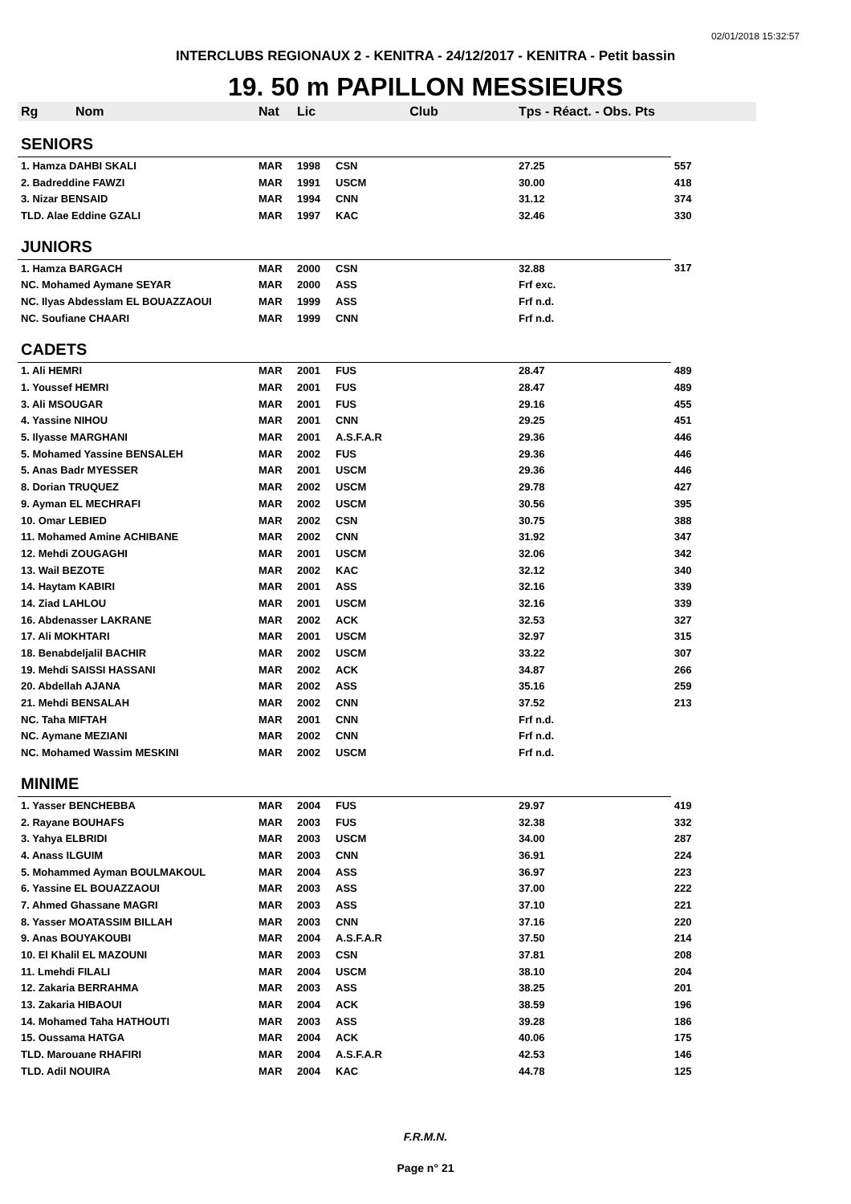02/01/2018 15:32:57
INTERCLUBS REGIONAUX 2 - KENITRA - 24/12/2017 - KENITRA - Petit bassin
19. 50 m PAPILLON MESSIEURS
| Rg | Nom | Nat | Lic | Club | Tps - Réact. - Obs. Pts | |
| --- | --- | --- | --- | --- | --- | --- |
| SENIORS | | | | | | |
| 1. Hamza DAHBI SKALI | | MAR | 1998 | CSN | 27.25 | 557 |
| 2. Badreddine FAWZI | | MAR | 1991 | USCM | 30.00 | 418 |
| 3. Nizar BENSAID | | MAR | 1994 | CNN | 31.12 | 374 |
| TLD. Alae Eddine GZALI | | MAR | 1997 | KAC | 32.46 | 330 |
| JUNIORS | | | | | | |
| 1. Hamza BARGACH | | MAR | 2000 | CSN | 32.88 | 317 |
| NC. Mohamed Aymane SEYAR | | MAR | 2000 | ASS | Frf exc. | |
| NC. Ilyas Abdesslam EL BOUAZZAOUI | | MAR | 1999 | ASS | Frf n.d. | |
| NC. Soufiane CHAARI | | MAR | 1999 | CNN | Frf n.d. | |
| CADETS | | | | | | |
| 1. Ali HEMRI | | MAR | 2001 | FUS | 28.47 | 489 |
| 1. Youssef HEMRI | | MAR | 2001 | FUS | 28.47 | 489 |
| 3. Ali MSOUGAR | | MAR | 2001 | FUS | 29.16 | 455 |
| 4. Yassine NIHOU | | MAR | 2001 | CNN | 29.25 | 451 |
| 5. Ilyasse MARGHANI | | MAR | 2001 | A.S.F.A.R | 29.36 | 446 |
| 5. Mohamed Yassine BENSALEH | | MAR | 2002 | FUS | 29.36 | 446 |
| 5. Anas Badr MYESSER | | MAR | 2001 | USCM | 29.36 | 446 |
| 8. Dorian TRUQUEZ | | MAR | 2002 | USCM | 29.78 | 427 |
| 9. Ayman EL MECHRAFI | | MAR | 2002 | USCM | 30.56 | 395 |
| 10. Omar LEBIED | | MAR | 2002 | CSN | 30.75 | 388 |
| 11. Mohamed Amine ACHIBANE | | MAR | 2002 | CNN | 31.92 | 347 |
| 12. Mehdi ZOUGAGHI | | MAR | 2001 | USCM | 32.06 | 342 |
| 13. Wail BEZOTE | | MAR | 2002 | KAC | 32.12 | 340 |
| 14. Haytam KABIRI | | MAR | 2001 | ASS | 32.16 | 339 |
| 14. Ziad LAHLOU | | MAR | 2001 | USCM | 32.16 | 339 |
| 16. Abdenasser LAKRANE | | MAR | 2002 | ACK | 32.53 | 327 |
| 17. Ali MOKHTARI | | MAR | 2001 | USCM | 32.97 | 315 |
| 18. Benabdeljalil BACHIR | | MAR | 2002 | USCM | 33.22 | 307 |
| 19. Mehdi SAISSI HASSANI | | MAR | 2002 | ACK | 34.87 | 266 |
| 20. Abdellah AJANA | | MAR | 2002 | ASS | 35.16 | 259 |
| 21. Mehdi BENSALAH | | MAR | 2002 | CNN | 37.52 | 213 |
| NC. Taha MIFTAH | | MAR | 2001 | CNN | Frf n.d. | |
| NC. Aymane MEZIANI | | MAR | 2002 | CNN | Frf n.d. | |
| NC. Mohamed Wassim MESKINI | | MAR | 2002 | USCM | Frf n.d. | |
| MINIME | | | | | | |
| 1. Yasser BENCHEBBA | | MAR | 2004 | FUS | 29.97 | 419 |
| 2. Rayane BOUHAFS | | MAR | 2003 | FUS | 32.38 | 332 |
| 3. Yahya ELBRIDI | | MAR | 2003 | USCM | 34.00 | 287 |
| 4. Anass ILGUIM | | MAR | 2003 | CNN | 36.91 | 224 |
| 5. Mohammed Ayman BOULMAKOUL | | MAR | 2004 | ASS | 36.97 | 223 |
| 6. Yassine EL BOUAZZAOUI | | MAR | 2003 | ASS | 37.00 | 222 |
| 7. Ahmed Ghassane MAGRI | | MAR | 2003 | ASS | 37.10 | 221 |
| 8. Yasser MOATASSIM BILLAH | | MAR | 2003 | CNN | 37.16 | 220 |
| 9. Anas BOUYAKOUBI | | MAR | 2004 | A.S.F.A.R | 37.50 | 214 |
| 10. El Khalil EL MAZOUNI | | MAR | 2003 | CSN | 37.81 | 208 |
| 11. Lmehdi FILALI | | MAR | 2004 | USCM | 38.10 | 204 |
| 12. Zakaria BERRAHMA | | MAR | 2003 | ASS | 38.25 | 201 |
| 13. Zakaria HIBAOUI | | MAR | 2004 | ACK | 38.59 | 196 |
| 14. Mohamed Taha HATHOUTI | | MAR | 2003 | ASS | 39.28 | 186 |
| 15. Oussama HATGA | | MAR | 2004 | ACK | 40.06 | 175 |
| TLD. Marouane RHAFIRI | | MAR | 2004 | A.S.F.A.R | 42.53 | 146 |
| TLD. Adil NOUIRA | | MAR | 2004 | KAC | 44.78 | 125 |
F.R.M.N.
Page n° 21